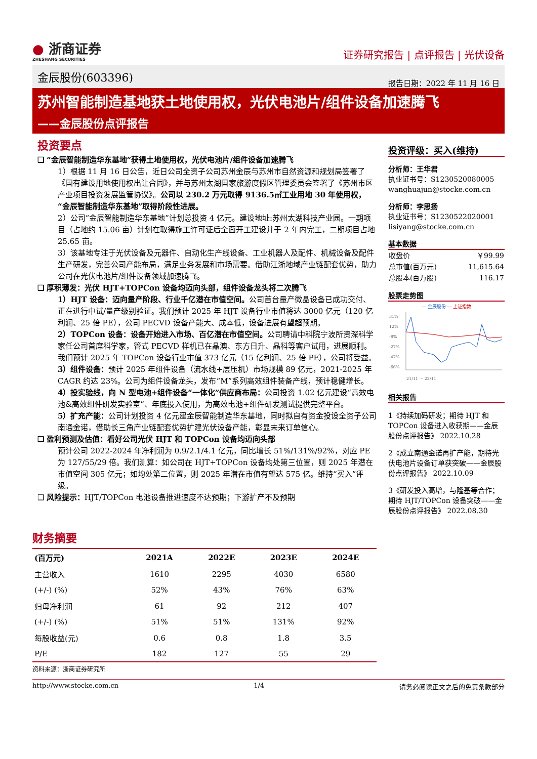● 浙商证券
ZHESHANG SECURITIES
证券研究报告 | 点评报告 | 光伏设备
金辰股份(603396)
报告日期：2022 年 11 月 16 日
苏州智能制造基地获土地使用权，光伏电池片/组件设备加速腾飞
——金辰股份点评报告
投资要点
❑ “金辰智能制造华东基地”获得土地使用权，光伏电池片/组件设备加速腾飞
1）根据 11 月 16 日公告，近日公司全资子公司苏州金辰与苏州市自然资源和规划局签署了《国有建设用地使用权出让合同》，并与苏州太湖国家旅游度假区管理委员会签署了《苏州市区产业项目投资发展监管协议》。公司以 230.2 万元取得 9136.5㎡工业用地 30 年使用权，“金辰智能制造华东基地”取得阶段性进展。
2）公司“金辰智能制造华东基地”计划总投资 4 亿元。建设地址:苏州太湖科技产业园。一期项目（占地约 15.06 亩）计划在取得施工许可证后全面开工建设并于 2 年内完工，二期项目占地 25.65 亩。
3）该基地专注于光伏设备及元器件、自动化生产线设备、工业机器人及配件、机械设备及配件生产研发，完善公司产能布局，满足业务发展和市场需要。借助江浙地域产业链配套优势，助力公司在光伏电池片/组件设备领域加速腾飞。
❑ 厚积薄发：光伏 HJT+TOPCon 设备均迈向头部，组件设备龙头将二次腾飞
1）HJT 设备：迈向量产阶段、行业千亿潜在市值空间。公司首台量产微晶设备已成功交付、正在进行中试/量产级别验证。我们预计 2025 年 HJT 设备行业市值将达 3000 亿元（120 亿利润、25 倍 PE），公司 PECVD 设备产能大、成本低，设备进展有望超预期。
2）TOPCon 设备：设备开始进入市场、百亿潜在市值空间。公司聘请中科院宁波所资深科学家任公司首席科学家，管式 PECVD 样机已在晶澳、东方日升、晶科等客户试用，进展顺利。我们预计 2025 年 TOPCon 设备行业市值 373 亿元（15 亿利润、25 倍 PE），公司将受益。
3）组件设备：预计 2025 年组件设备（流水线+层压机）市场规模 89 亿元，2021-2025 年 CAGR 约达 23%。公司为组件设备龙头，发布“M”系列高效组件装备产线，预计稳健增长。
4）投实验线，向 N 型电池+组件设备“一体化”供应商布局：公司投资 1.02 亿元建设“高效电池&高效组件研发实验室”、年底投入使用，为高效电池+组件研发测试提供完整平台。
5）扩充产能：公司计划投资 4 亿元建金辰智能制造华东基地，同时拟自有资金投设全资子公司南通金诺，借助长三角产业链配套优势扩建光伏设备产能，彰显未来订单信心。
❑ 盈利预测及估值：看好公司光伏 HJT 和 TOPCon 设备均迈向头部
预计公司 2022-2024 年净利润为 0.9/2.1/4.1 亿元，同比增长 51%/131%/92%，对应 PE 为 127/55/29 倍。我们测算：如公司在 HJT+TOPCon 设备均处第三位置，则 2025 年潜在市值空间 305 亿元；如均处第二位置，则 2025 年潜在市值有望达 575 亿。维持“买入”评级。
❑ 风险提示：HJT/TOPCon 电池设备推进速度不达预期；下游扩产不及预期
投资评级：买入(维持)
分析师：王华君
执业证书号：S1230520080005
wanghuajun@stocke.com.cn
分析师：李思扬
执业证书号：S1230522020001
lisiyang@stocke.com.cn
基本数据
| 收盘价 | ￥99.99 |
| 总市值(百万元) | 11,615.64 |
| 总股本(百万股) | 116.17 |
股票走势图
— 金辰股份 — 上证指数
31%
12%
-8%
-27%
-47%
-66%
21/11 ··· 22/11
相关报告
1《持续加码研发；期待 HJT 和 TOPCon 设备进入收获期——金辰股份点评报告》 2022.10.28
2《成立南通金诺再扩产能，期待光伏电池片设备订单获突破——金辰股份点评报告》 2022.10.09
3《研发投入高增，与隆基等合作；期待 HJT/TOPCon 设备突破——金辰股份点评报告》 2022.08.30
财务摘要
| (百万元) | 2021A | 2022E | 2023E | 2024E |
| --- | --- | --- | --- | --- |
| 主营收入 | 1610 | 2295 | 4030 | 6580 |
| (+/-) (%) | 52% | 43% | 76% | 63% |
| 归母净利润 | 61 | 92 | 212 | 407 |
| (+/-) (%) | 51% | 51% | 131% | 92% |
| 每股收益(元) | 0.6 | 0.8 | 1.8 | 3.5 |
| P/E | 182 | 127 | 55 | 29 |
资料来源：浙商证券研究所
http://www.stocke.com.cn 1/4 请务必阅读正文之后的免责条款部分